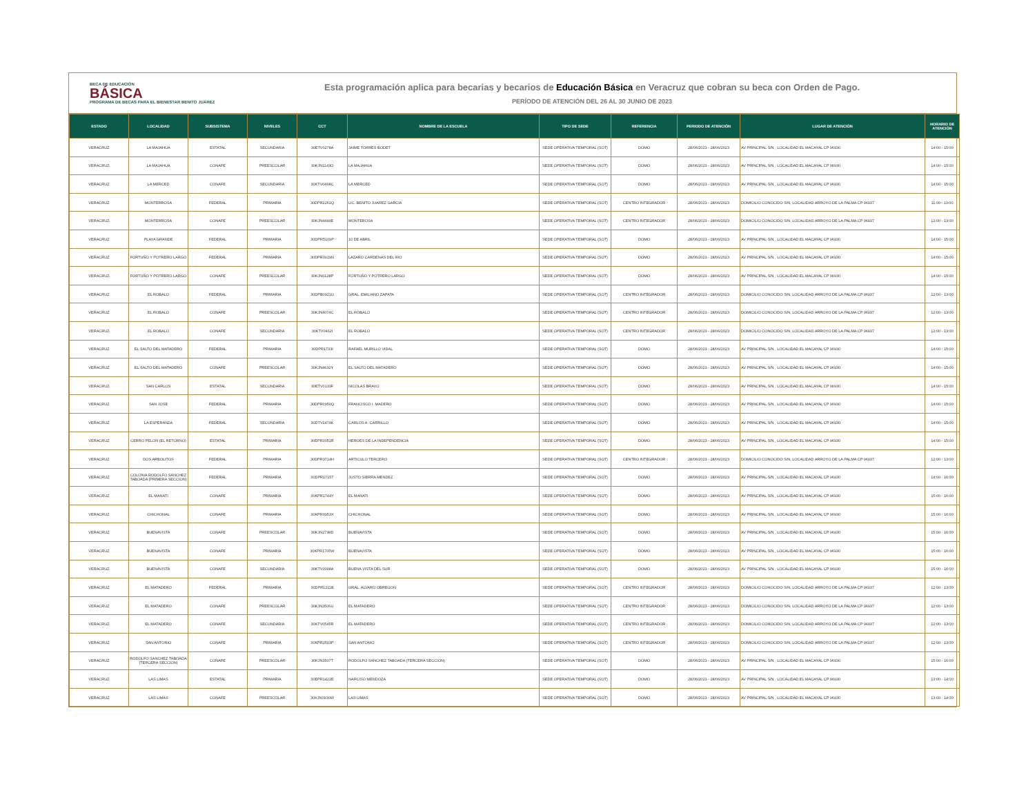BECA DE EDUCACIÓN
BÁSICA
PROGRAMA DE BECAS PARA EL BIENESTAR BENITO JUÁREZ
Esta programación aplica para becarias y becarios de Educación Básica en Veracruz que cobran su beca con Orden de Pago.
PERÍODO DE ATENCIÓN DEL 26 AL 30 JUNIO DE 2023
| ESTADO | LOCALIDAD | SUBSISTEMA | NIVELES | CCT | NOMBRE DE LA ESCUELA | TIPO DE SEDE | REFERENCIA | PERIODO DE ATENCIÓN | LUGAR DE ATENCIÓN | HORARIO DE ATENCIÓN |
| --- | --- | --- | --- | --- | --- | --- | --- | --- | --- | --- |
| VERACRUZ | LA MAJAHUA | ESTATAL | SECUNDARIA | 30ETV0278A | JAIME TORRES BODET | SEDE OPERATIVA TEMPORAL (SOT) | DOMO | 28/06/2023 - 28/06/2023 | AV PRINCIPAL S/N , LOCALIDAD EL MACAYAL CP 96930 | 14:00 - 15:00 |
| VERACRUZ | LA MAJAHUA | CONAFE | PREESCOLAR | 30KJN1143O | LA MAJAHUA | SEDE OPERATIVA TEMPORAL (SOT) | DOMO | 28/06/2023 - 28/06/2023 | AV PRINCIPAL S/N , LOCALIDAD EL MACAYAL CP 96930 | 14:00 - 15:00 |
| VERACRUZ | LA MERCED | CONAFE | SECUNDARIA | 30KTV0468C | LA MERCED | SEDE OPERATIVA TEMPORAL (SOT) | DOMO | 28/06/2023 - 28/06/2023 | AV PRINCIPAL S/N , LOCALIDAD EL MACAYAL CP 96930 | 14:00 - 15:00 |
| VERACRUZ | MONTERROSA | FEDERAL | PRIMARIA | 30DPR2261Q | LIC. BENITO JUAREZ GARCIA | SEDE OPERATIVA TEMPORAL (SOT) | CENTRO INTEGRADOR | 28/06/2023 - 28/06/2023 | DOMICILIO CONOCIDO S/N, LOCALIDAD ARROYO DE LA PALMA CP 96937 | 11:00 - 13:00 |
| VERACRUZ | MONTERROSA | CONAFE | PREESCOLAR | 30KJN4444E | MONTEROSA | SEDE OPERATIVA TEMPORAL (SOT) | CENTRO INTEGRADOR | 28/06/2023 - 28/06/2023 | DOMICILIO CONOCIDO S/N, LOCALIDAD ARROYO DE LA PALMA CP 96937 | 12:00 - 13:00 |
| VERACRUZ | PLAYA GRANDE | FEDERAL | PRIMARIA | 30DPR5109P | 10 DE ABRIL | SEDE OPERATIVA TEMPORAL (SOT) | DOMO | 28/06/2023 - 28/06/2023 | AV PRINCIPAL S/N , LOCALIDAD EL MACAYAL CP 96930 | 14:00 - 15:00 |
| VERACRUZ | FORTUÑO Y POTRERO LARGO | FEDERAL | PRIMARIA | 30DPR0929N | LAZARO CARDENAS DEL RIO | SEDE OPERATIVA TEMPORAL (SOT) | DOMO | 28/06/2023 - 28/06/2023 | AV PRINCIPAL S/N , LOCALIDAD EL MACAYAL CP 96930 | 14:00 - 15:00 |
| VERACRUZ | FORTUÑO Y POTRERO LARGO | CONAFE | PREESCOLAR | 30KJN0128P | FORTUÑO Y POTRERO LARGO | SEDE OPERATIVA TEMPORAL (SOT) | DOMO | 28/06/2023 - 28/06/2023 | AV PRINCIPAL S/N , LOCALIDAD EL MACAYAL CP 96930 | 14:00 - 15:00 |
| VERACRUZ | EL ROBALO | FEDERAL | PRIMARIA | 30DPB0921U | GRAL. EMILIANO ZAPATA | SEDE OPERATIVA TEMPORAL (SOT) | CENTRO INTEGRADOR | 28/06/2023 - 28/06/2023 | DOMICILIO CONOCIDO S/N, LOCALIDAD ARROYO DE LA PALMA CP 96937 | 12:00 - 13:00 |
| VERACRUZ | EL ROBALO | CONAFE | PREESCOLAR | 30KJN4074C | EL ROBALO | SEDE OPERATIVA TEMPORAL (SOT) | CENTRO INTEGRADOR | 28/06/2023 - 28/06/2023 | DOMICILIO CONOCIDO S/N, LOCALIDAD ARROYO DE LA PALMA CP 96937 | 12:00 - 13:00 |
| VERACRUZ | EL ROBALO | CONAFE | SECUNDARIA | 30KTV0462I | EL ROBALO | SEDE OPERATIVA TEMPORAL (SOT) | CENTRO INTEGRADOR | 28/06/2023 - 28/06/2023 | DOMICILIO CONOCIDO S/N, LOCALIDAD ARROYO DE LA PALMA CP 96937 | 12:00 - 13:00 |
| VERACRUZ | EL SALTO DEL MATADERO | FEDERAL | PRIMARIA | 30DPR1733I | RAFAEL MURILLO VIDAL | SEDE OPERATIVA TEMPORAL (SOT) | DOMO | 28/06/2023 - 28/06/2023 | AV PRINCIPAL S/N , LOCALIDAD EL MACAYAL CP 96930 | 14:00 - 15:00 |
| VERACRUZ | EL SALTO DEL MATADERO | CONAFE | PREESCOLAR | 30KJN4632Y | EL SALTO DEL MATADERO | SEDE OPERATIVA TEMPORAL (SOT) | DOMO | 28/06/2023 - 28/06/2023 | AV PRINCIPAL S/N , LOCALIDAD EL MACAYAL CP 96930 | 14:00 - 15:00 |
| VERACRUZ | SAN CARLOS | ESTATAL | SECUNDARIA | 30ETV0133F | NICOLAS BRAVO | SEDE OPERATIVA TEMPORAL (SOT) | DOMO | 28/06/2023 - 28/06/2023 | AV PRINCIPAL S/N , LOCALIDAD EL MACAYAL CP 96930 | 14:00 - 15:00 |
| VERACRUZ | SAN JOSE | FEDERAL | PRIMARIA | 30DPR0950Q | FRANCISCO I. MADERO | SEDE OPERATIVA TEMPORAL (SOT) | DOMO | 28/06/2023 - 28/06/2023 | AV PRINCIPAL S/N , LOCALIDAD EL MACAYAL CP 96930 | 14:00 - 15:00 |
| VERACRUZ | LA ESPERANZA | FEDERAL | SECUNDARIA | 30DTV1474K | CARLOS A. CARRILLO | SEDE OPERATIVA TEMPORAL (SOT) | DOMO | 28/06/2023 - 28/06/2023 | AV PRINCIPAL S/N , LOCALIDAD EL MACAYAL CP 96930 | 14:00 - 15:00 |
| VERACRUZ | CERRO PELON (EL RETORNO) | ESTATAL | PRIMARIA | 30EPR3051R | HEROES DE LA INDEPENDENCIA | SEDE OPERATIVA TEMPORAL (SOT) | DOMO | 28/06/2023 - 28/06/2023 | AV PRINCIPAL S/N , LOCALIDAD EL MACAYAL CP 96930 | 14:00 - 15:00 |
| VERACRUZ | DOS ARBOLITOS | FEDERAL | PRIMARIA | 30DPR3714H | ARTICULO TERCERO | SEDE OPERATIVA TEMPORAL (SOT) | CENTRO INTEGRADOR | 28/06/2023 - 28/06/2023 | DOMICILIO CONOCIDO S/N, LOCALIDAD ARROYO DE LA PALMA CP 96937 | 12:00 - 13:00 |
| VERACRUZ | COLONIA RODOLFO SANCHEZ TABOADA (PRIMERA SECCION) | FEDERAL | PRIMARIA | 30DPR1715T | JUSTO SIERRA MENDEZ | SEDE OPERATIVA TEMPORAL (SOT) | DOMO | 28/06/2023 - 28/06/2023 | AV PRINCIPAL S/N , LOCALIDAD EL MACAYAL CP 96930 | 14:00 - 16:00 |
| VERACRUZ | EL MANATI | CONAFE | PRIMARIA | 30KPR1744Y | EL MANATI | SEDE OPERATIVA TEMPORAL (SOT) | DOMO | 28/06/2023 - 28/06/2023 | AV PRINCIPAL S/N , LOCALIDAD EL MACAYAL CP 96930 | 15:00 - 16:00 |
| VERACRUZ | CHICHONAL | CONAFE | PRIMARIA | 30KPR0953X | CHICHONAL | SEDE OPERATIVA TEMPORAL (SOT) | DOMO | 28/06/2023 - 28/06/2023 | AV PRINCIPAL S/N , LOCALIDAD EL MACAYAL CP 96930 | 15:00 - 16:00 |
| VERACRUZ | BUENAVISTA | CONAFE | PREESCOLAR | 30KJN2738D | BUENAVISTA | SEDE OPERATIVA TEMPORAL (SOT) | DOMO | 28/06/2023 - 28/06/2023 | AV PRINCIPAL S/N , LOCALIDAD EL MACAYAL CP 96930 | 15:00 - 16:00 |
| VERACRUZ | BUENAVISTA | CONAFE | PRIMARIA | 30KPR1705W | BUENAVISTA | SEDE OPERATIVA TEMPORAL (SOT) | DOMO | 28/06/2023 - 28/06/2023 | AV PRINCIPAL S/N , LOCALIDAD EL MACAYAL CP 96930 | 15:00 - 16:00 |
| VERACRUZ | BUENAVISTA | CONAFE | SECUNDARIA | 30KTV0098A | BUENA VISTA DEL SUR | SEDE OPERATIVA TEMPORAL (SOT) | DOMO | 28/06/2023 - 28/06/2023 | AV PRINCIPAL S/N , LOCALIDAD EL MACAYAL CP 96930 | 15:00 - 16:00 |
| VERACRUZ | EL MATADERO | FEDERAL | PRIMARIA | 30DPR1211B | GRAL. ALVARO OBREGON | SEDE OPERATIVA TEMPORAL (SOT) | CENTRO INTEGRADOR | 28/06/2023 - 28/06/2023 | DOMICILIO CONOCIDO S/N, LOCALIDAD ARROYO DE LA PALMA CP 96937 | 12:00 - 13:00 |
| VERACRUZ | EL MATADERO | CONAFE | PREESCOLAR | 30KJN3506U | EL MATADERO | SEDE OPERATIVA TEMPORAL (SOT) | CENTRO INTEGRADOR | 28/06/2023 - 28/06/2023 | DOMICILIO CONOCIDO S/N, LOCALIDAD ARROYO DE LA PALMA CP 96937 | 12:00 - 13:00 |
| VERACRUZ | EL MATADERO | CONAFE | SECUNDARIA | 30KTV0545R | EL MATADERO | SEDE OPERATIVA TEMPORAL (SOT) | CENTRO INTEGRADOR | 28/06/2023 - 28/06/2023 | DOMICILIO CONOCIDO S/N, LOCALIDAD ARROYO DE LA PALMA CP 96937 | 12:00 - 13:00 |
| VERACRUZ | SAN ANTONIO | CONAFE | PRIMARIA | 30KPR2593P | SAN ANTONIO | SEDE OPERATIVA TEMPORAL (SOT) | CENTRO INTEGRADOR | 28/06/2023 - 28/06/2023 | DOMICILIO CONOCIDO S/N, LOCALIDAD ARROYO DE LA PALMA CP 96937 | 12:00 - 13:00 |
| VERACRUZ | RODOLFO SANCHEZ TABOADA (TERCERA SECCION) | CONAFE | PREESCOLAR | 30KJN3507T | RODOLFO SANCHEZ TABOADA (TERCERA SECCION) | SEDE OPERATIVA TEMPORAL (SOT) | DOMO | 28/06/2023 - 28/06/2023 | AV PRINCIPAL S/N , LOCALIDAD EL MACAYAL CP 96930 | 15:00 - 16:00 |
| VERACRUZ | LAS LIMAS | ESTATAL | PRIMARIA | 30EPR1422E | NARCISO MENDOZA | SEDE OPERATIVA TEMPORAL (SOT) | DOMO | 28/06/2023 - 28/06/2023 | AV PRINCIPAL S/N , LOCALIDAD EL MACAYAL CP 96930 | 13:00 - 14:00 |
| VERACRUZ | LAS LIMAS | CONAFE | PREESCOLAR | 30KJN0930W | LAS LIMAS | SEDE OPERATIVA TEMPORAL (SOT) | DOMO | 28/06/2023 - 28/06/2023 | AV PRINCIPAL S/N , LOCALIDAD EL MACAYAL CP 96930 | 13:00 - 14:00 |